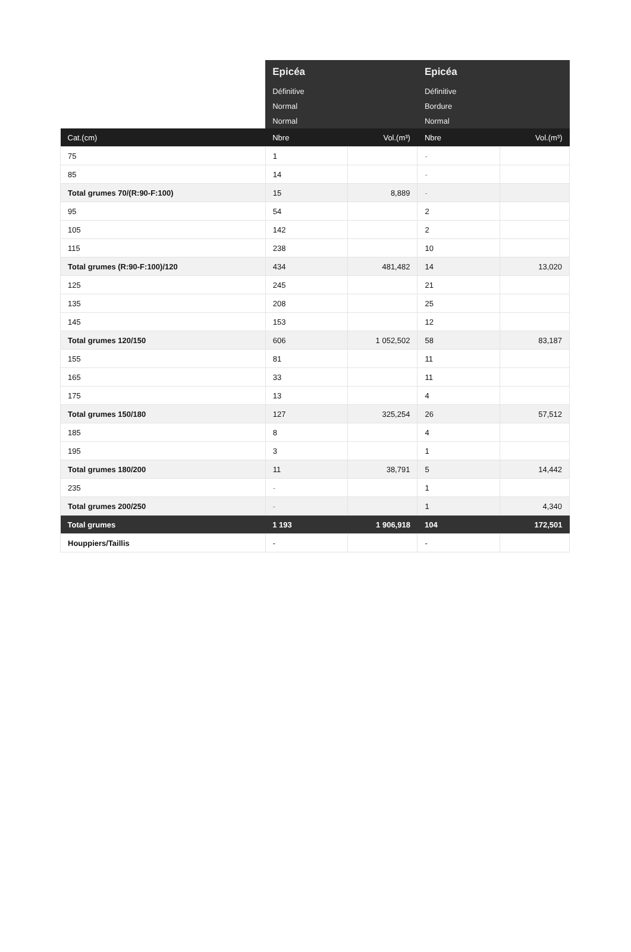| | Epicéa | | Epicéa | |
| | Définitive | | Définitive | |
| | Normal | | Bordure | |
| | Normal | | Normal | |
| Cat.(cm) | Nbre | Vol.(m³) | Nbre | Vol.(m³) |
| 75 | 1 | | - | |
| 85 | 14 | | - | |
| Total grumes 70/(R:90-F:100) | 15 | 8,889 | - | |
| 95 | 54 | | 2 | |
| 105 | 142 | | 2 | |
| 115 | 238 | | 10 | |
| Total grumes (R:90-F:100)/120 | 434 | 481,482 | 14 | 13,020 |
| 125 | 245 | | 21 | |
| 135 | 208 | | 25 | |
| 145 | 153 | | 12 | |
| Total grumes 120/150 | 606 | 1 052,502 | 58 | 83,187 |
| 155 | 81 | | 11 | |
| 165 | 33 | | 11 | |
| 175 | 13 | | 4 | |
| Total grumes 150/180 | 127 | 325,254 | 26 | 57,512 |
| 185 | 8 | | 4 | |
| 195 | 3 | | 1 | |
| Total grumes 180/200 | 11 | 38,791 | 5 | 14,442 |
| 235 | - | | 1 | |
| Total grumes 200/250 | - | | 1 | 4,340 |
| Total grumes | 1 193 | 1 906,918 | 104 | 172,501 |
| Houppiers/Taillis | - | | - | |